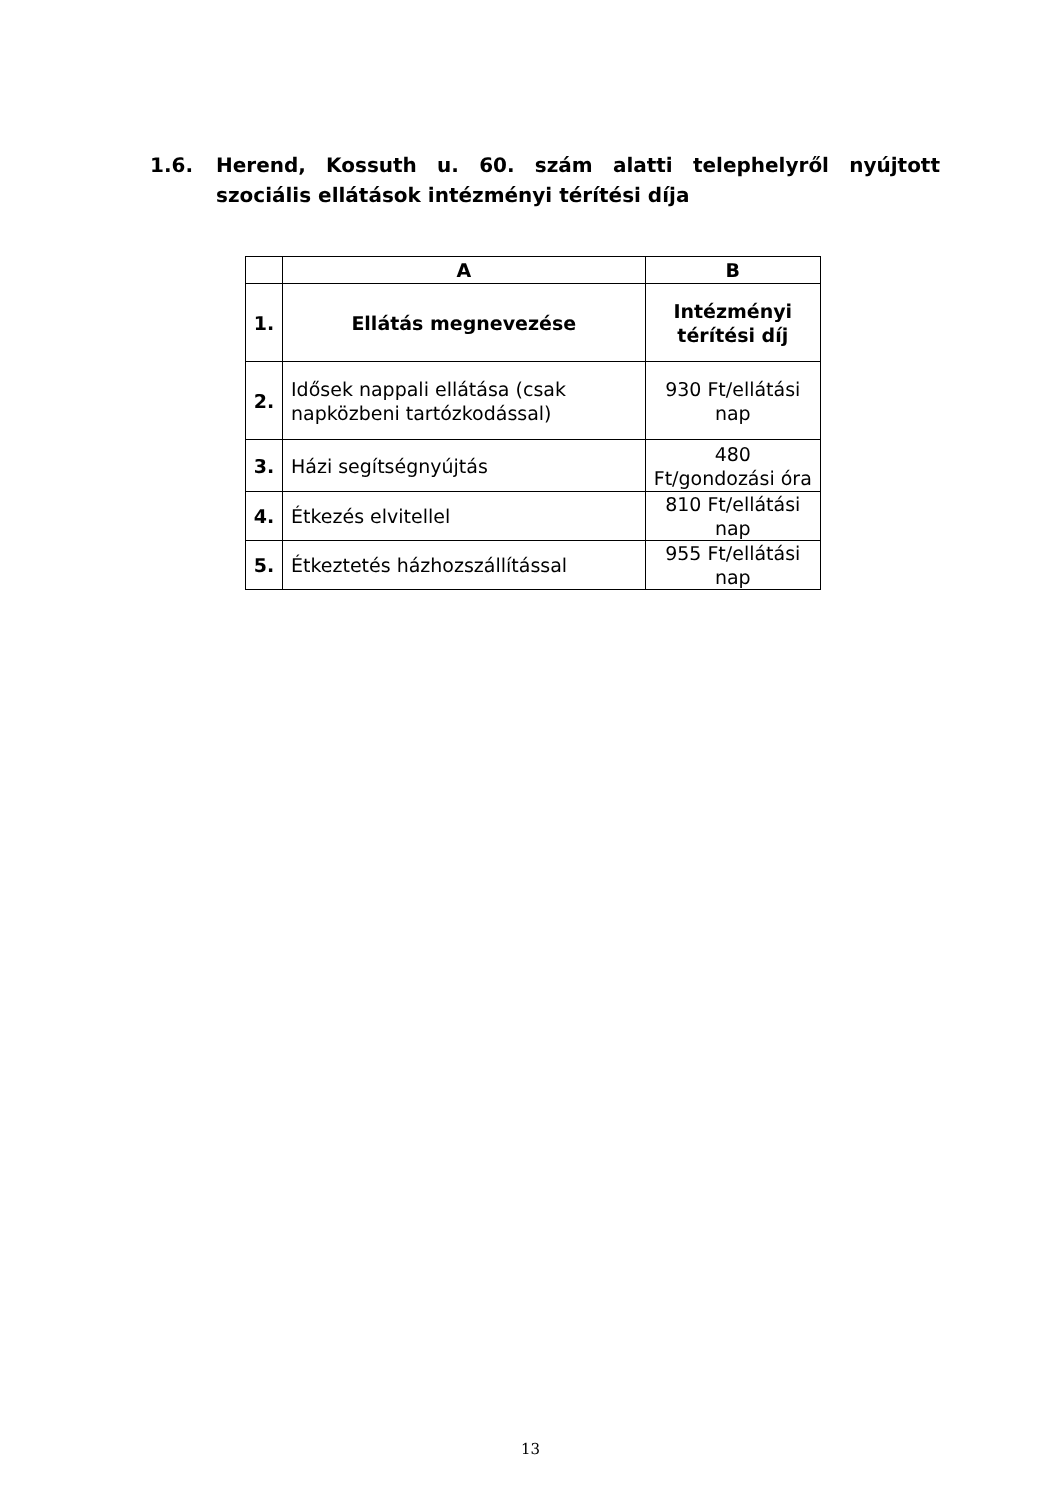1.6. Herend, Kossuth u. 60. szám alatti telephelyről nyújtott szociális ellátások intézményi térítési díja
| | A | B |
| --- | --- | --- |
| 1. | Ellátás megnevezése | Intézményi térítési díj |
| 2. | Idősek nappali ellátása (csak napközbeni tartózkodással) | 930 Ft/ellátási nap |
| 3. | Házi segítségnyújtás | 480 Ft/gondozási óra |
| 4. | Étkezés elvitellel | 810 Ft/ellátási nap |
| 5. | Étkeztetés házhozszállítással | 955 Ft/ellátási nap |
13